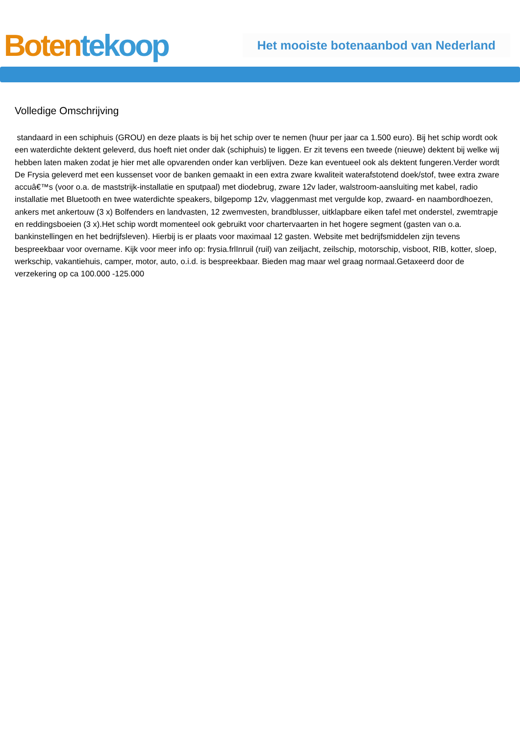Boten tekoop
Het mooiste botenaanbod van Nederland
Volledige Omschrijving
standaard in een schiphuis (GROU) en deze plaats is bij het schip over te nemen (huur per jaar ca 1.500 euro). Bij het schip wordt ook een waterdichte dektent geleverd, dus hoeft niet onder dak (schiphuis) te liggen. Er zit tevens een tweede (nieuwe) dektent bij welke wij hebben laten maken zodat je hier met alle opvarenden onder kan verblijven. Deze kan eventueel ook als dektent fungeren.Verder wordt De Frysia geleverd met een kussenset voor de banken gemaakt in een extra zware kwaliteit waterafstotend doek/stof, twee extra zware accuâ€™s (voor o.a. de maststrijk-installatie en sputpaal) met diodebrug, zware 12v lader, walstroom-aansluiting met kabel, radio installatie met Bluetooth en twee waterdichte speakers, bilgepomp 12v, vlaggenmast met vergulde kop, zwaard- en naambordhoezen, ankers met ankertouw (3 x) Bolfenders en landvasten, 12 zwemvesten, brandblusser, uitklapbare eiken tafel met onderstel, zwemtrapje en reddingsboeien (3 x).Het schip wordt momenteel ook gebruikt voor chartervaarten in het hogere segment (gasten van o.a. bankinstellingen en het bedrijfsleven). Hierbij is er plaats voor maximaal 12 gasten. Website met bedrijfsmiddelen zijn tevens bespreekbaar voor overname. Kijk voor meer info op: frysia.frlInruil (ruil) van zeiljacht, zeilschip, motorschip, visboot, RIB, kotter, sloep, werkschip, vakantiehuis, camper, motor, auto, o.i.d. is bespreekbaar. Bieden mag maar wel graag normaal.Getaxeerd door de verzekering op ca 100.000 -125.000